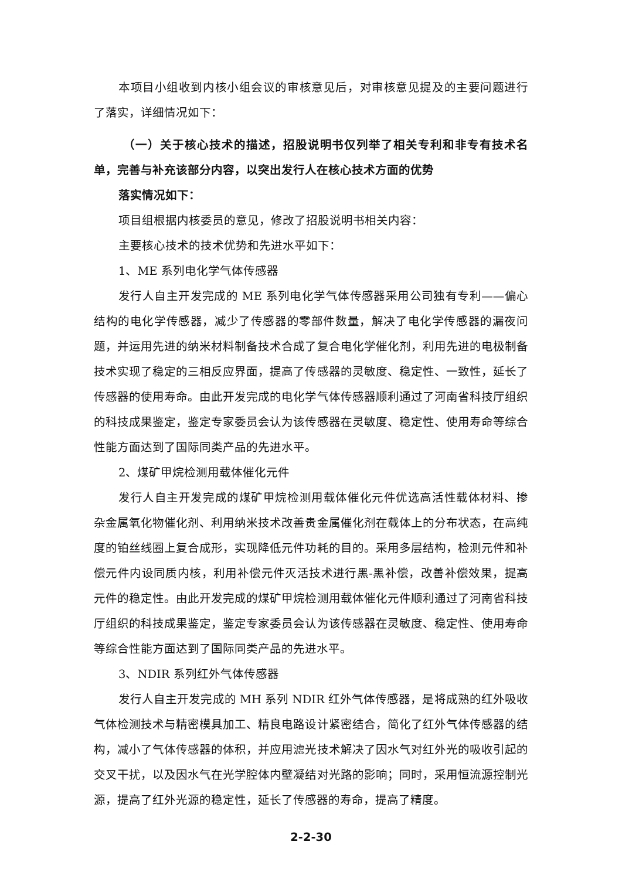本项目小组收到内核小组会议的审核意见后，对审核意见提及的主要问题进行了落实，详细情况如下：
（一）关于核心技术的描述，招股说明书仅列举了相关专利和非专有技术名单，完善与补充该部分内容，以突出发行人在核心技术方面的优势
落实情况如下：
项目组根据内核委员的意见，修改了招股说明书相关内容：
主要核心技术的技术优势和先进水平如下：
1、ME 系列电化学气体传感器
发行人自主开发完成的 ME 系列电化学气体传感器采用公司独有专利——偏心结构的电化学传感器，减少了传感器的零部件数量，解决了电化学传感器的漏夜问题，并运用先进的纳米材料制备技术合成了复合电化学催化剂，利用先进的电极制备技术实现了稳定的三相反应界面，提高了传感器的灵敏度、稳定性、一致性，延长了传感器的使用寿命。由此开发完成的电化学气体传感器顺利通过了河南省科技厅组织的科技成果鉴定，鉴定专家委员会认为该传感器在灵敏度、稳定性、使用寿命等综合性能方面达到了国际同类产品的先进水平。
2、煤矿甲烷检测用载体催化元件
发行人自主开发完成的煤矿甲烷检测用载体催化元件优选高活性载体材料、掺杂金属氧化物催化剂、利用纳米技术改善贵金属催化剂在载体上的分布状态，在高纯度的铂丝线圈上复合成形，实现降低元件功耗的目的。采用多层结构，检测元件和补偿元件内设同质内核，利用补偿元件灭活技术进行黑-黑补偿，改善补偿效果，提高元件的稳定性。由此开发完成的煤矿甲烷检测用载体催化元件顺利通过了河南省科技厅组织的科技成果鉴定，鉴定专家委员会认为该传感器在灵敏度、稳定性、使用寿命等综合性能方面达到了国际同类产品的先进水平。
3、NDIR 系列红外气体传感器
发行人自主开发完成的 MH 系列 NDIR 红外气体传感器，是将成熟的红外吸收气体检测技术与精密模具加工、精良电路设计紧密结合，简化了红外气体传感器的结构，减小了气体传感器的体积，并应用滤光技术解决了因水气对红外光的吸收引起的交叉干扰，以及因水气在光学腔体内壁凝结对光路的影响；同时，采用恒流源控制光源，提高了红外光源的稳定性，延长了传感器的寿命，提高了精度。
2-2-30